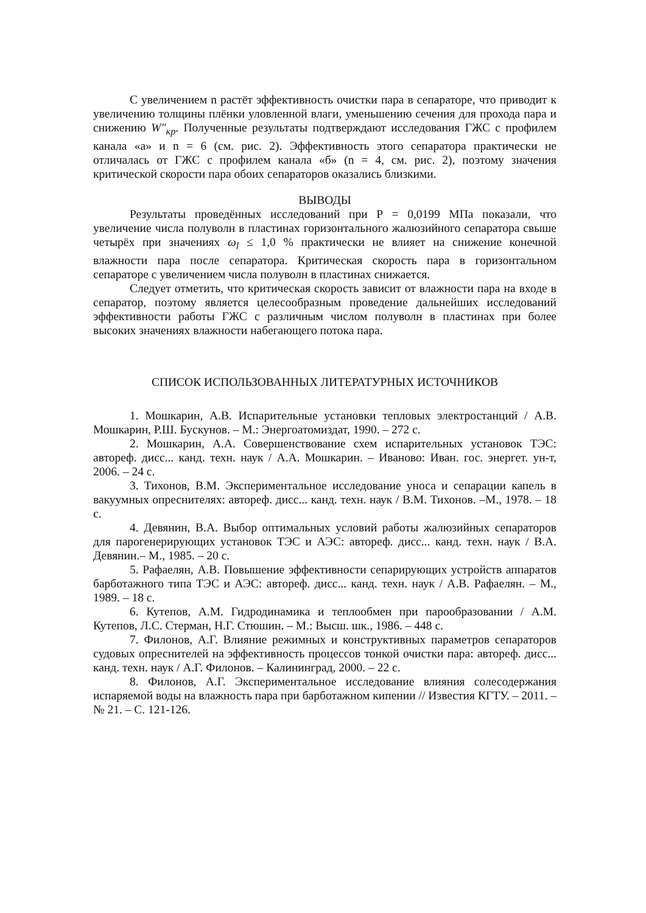С увеличением n растёт эффективность очистки пара в сепараторе, что приводит к увеличению толщины плёнки уловленной влаги, уменьшению сечения для прохода пара и снижению W″<sub>кр</sub>. Полученные результаты подтверждают исследования ГЖС с профилем канала «а» и n = 6 (см. рис. 2). Эффективность этого сепаратора практически не отличалась от ГЖС с профилем канала «б» (n = 4, см. рис. 2), поэтому значения критической скорости пара обоих сепараторов оказались близкими.
ВЫВОДЫ
Результаты проведённых исследований при Р = 0,0199 МПа показали, что увеличение числа полуволн в пластинах горизонтального жалюзийного сепаратора свыше четырёх при значениях ω<sub>l</sub> ≤ 1,0 % практически не влияет на снижение конечной влажности пара после сепаратора. Критическая скорость пара в горизонтальном сепараторе с увеличением числа полуволн в пластинах снижается.
Следует отметить, что критическая скорость зависит от влажности пара на входе в сепаратор, поэтому является целесообразным проведение дальнейших исследований эффективности работы ГЖС с различным числом полуволн в пластинах при более высоких значениях влажности набегающего потока пара.
СПИСОК ИСПОЛЬЗОВАННЫХ ЛИТЕРАТУРНЫХ ИСТОЧНИКОВ
1. Мошкарин, А.В. Испарительные установки тепловых электростанций / А.В. Мошкарин, Р.Ш. Бускунов. – М.: Энергоатомиздат, 1990. – 272 с.
2. Мошкарин, А.А. Совершенствование схем испарительных установок ТЭС: автореф. дисс... канд. техн. наук / А.А. Мошкарин. – Иваново: Иван. гос. энергет. ун-т, 2006. – 24 с.
3. Тихонов, В.М. Экспериментальное исследование уноса и сепарации капель в вакуумных опреснителях: автореф. дисс... канд. техн. наук / В.М. Тихонов. –М., 1978. – 18 с.
4. Девянин, В.А. Выбор оптимальных условий работы жалюзийных сепараторов для парогенерирующих установок ТЭС и АЭС: автореф. дисс... канд. техн. наук / В.А. Девянин.– М., 1985. – 20 с.
5. Рафаелян, А.В. Повышение эффективности сепарирующих устройств аппаратов барботажного типа ТЭС и АЭС: автореф. дисс... канд. техн. наук / А.В. Рафаелян. – М., 1989. – 18 с.
6. Кутепов, А.М. Гидродинамика и теплообмен при парообразовании / А.М. Кутепов, Л.С. Стерман, Н.Г. Стюшин. – М.: Высш. шк., 1986. – 448 с.
7. Филонов, А.Г. Влияние режимных и конструктивных параметров сепараторов судовых опреснителей на эффективность процессов тонкой очистки пара: автореф. дисс... канд. техн. наук / А.Г. Филонов. – Калининград, 2000. – 22 с.
8. Филонов, А.Г. Экспериментальное исследование влияния солесодержания испаряемой воды на влажность пара при барботажном кипении // Известия КГТУ. – 2011. – № 21. – С. 121-126.